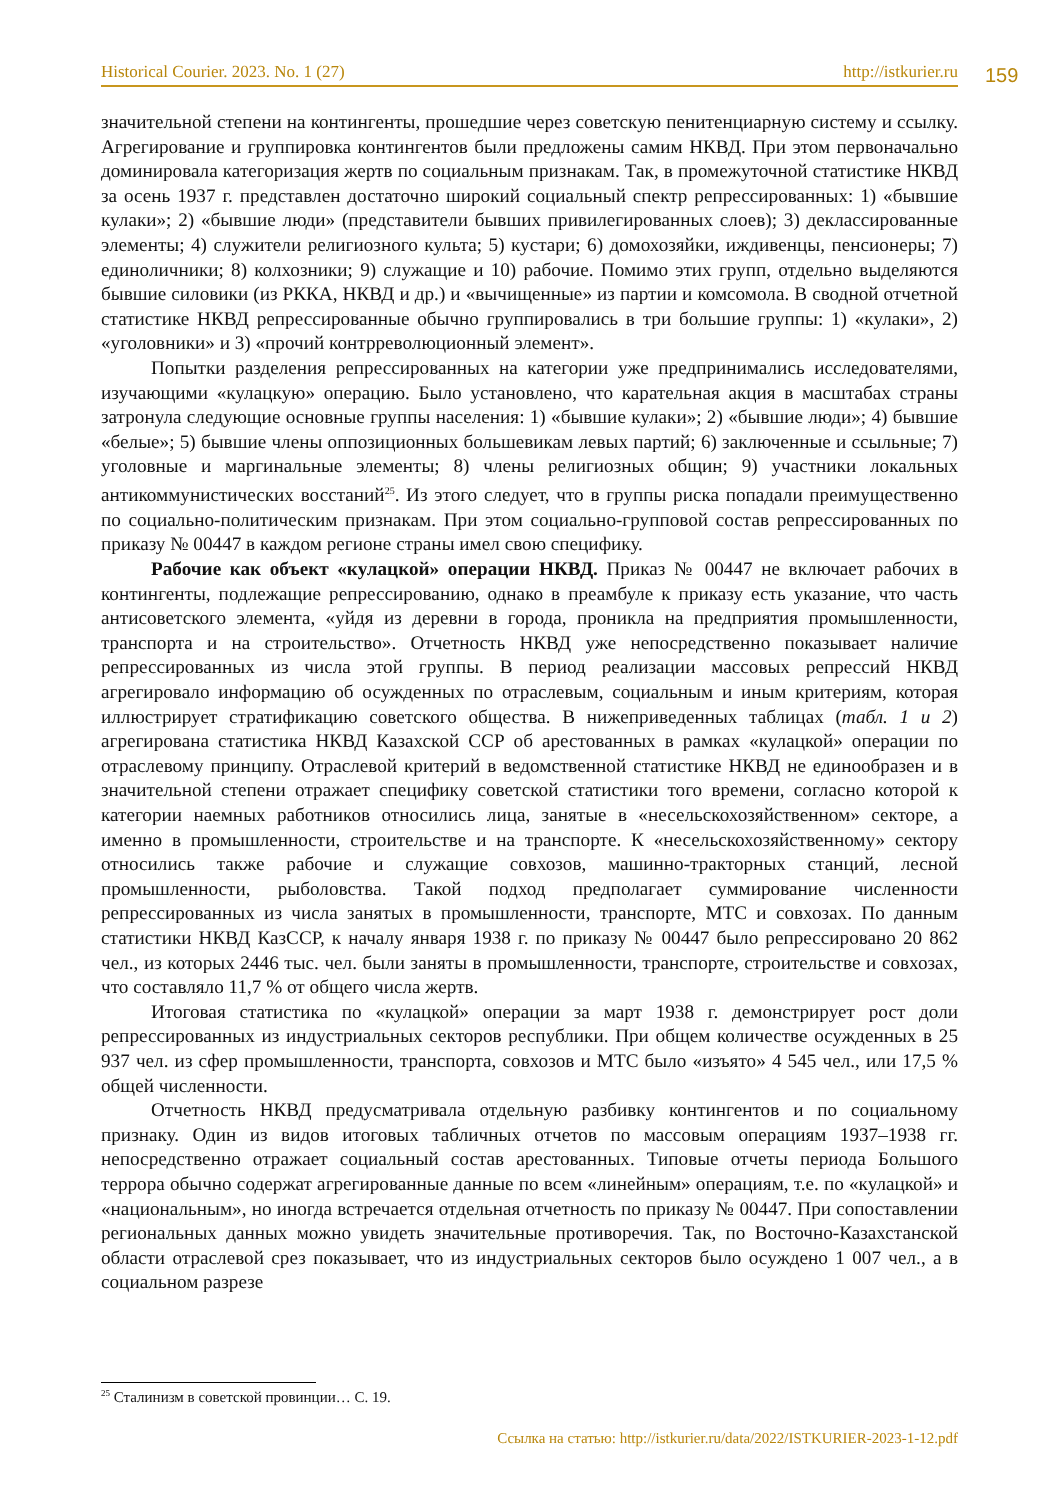Historical Courier. 2023. No. 1 (27) http://istkurier.ru 159
значительной степени на контингенты, прошедшие через советскую пенитенциарную систему и ссылку. Агрегирование и группировка контингентов были предложены самим НКВД. При этом первоначально доминировала категоризация жертв по социальным признакам. Так, в промежуточной статистике НКВД за осень 1937 г. представлен достаточно широкий социальный спектр репрессированных: 1) «бывшие кулаки»; 2) «бывшие люди» (представители бывших привилегированных слоев); 3) деклассированные элементы; 4) служители религиозного культа; 5) кустари; 6) домохозяйки, иждивенцы, пенсионеры; 7) единоличники; 8) колхозники; 9) служащие и 10) рабочие. Помимо этих групп, отдельно выделяются бывшие силовики (из РККА, НКВД и др.) и «вычищенные» из партии и комсомола. В сводной отчетной статистике НКВД репрессированные обычно группировались в три большие группы: 1) «кулаки», 2) «уголовники» и 3) «прочий контрреволюционный элемент».
Попытки разделения репрессированных на категории уже предпринимались исследователями, изучающими «кулацкую» операцию. Было установлено, что карательная акция в масштабах страны затронула следующие основные группы населения: 1) «бывшие кулаки»; 2) «бывшие люди»; 4) бывшие «белые»; 5) бывшие члены оппозиционных большевикам левых партий; 6) заключенные и ссыльные; 7) уголовные и маргинальные элементы; 8) члены религиозных общин; 9) участники локальных антикоммунистических восстаний<sup>25</sup>. Из этого следует, что в группы риска попадали преимущественно по социально-политическим признакам. При этом социально-групповой состав репрессированных по приказу № 00447 в каждом регионе страны имел свою специфику.
Рабочие как объект «кулацкой» операции НКВД. Приказ № 00447 не включает рабочих в контингенты, подлежащие репрессированию, однако в преамбуле к приказу есть указание, что часть антисоветского элемента, «уйдя из деревни в города, проникла на предприятия промышленности, транспорта и на строительство». Отчетность НКВД уже непосредственно показывает наличие репрессированных из числа этой группы. В период реализации массовых репрессий НКВД агрегировало информацию об осужденных по отраслевым, социальным и иным критериям, которая иллюстрирует стратификацию советского общества. В нижеприведенных таблицах (табл. 1 и 2) агрегирована статистика НКВД Казахской ССР об арестованных в рамках «кулацкой» операции по отраслевому принципу. Отраслевой критерий в ведомственной статистике НКВД не единообразен и в значительной степени отражает специфику советской статистики того времени, согласно которой к категории наемных работников относились лица, занятые в «несельскохозяйственном» секторе, а именно в промышленности, строительстве и на транспорте. К «несельскохозяйственному» сектору относились также рабочие и служащие совхозов, машинно-тракторных станций, лесной промышленности, рыболовства. Такой подход предполагает суммирование численности репрессированных из числа занятых в промышленности, транспорте, МТС и совхозах. По данным статистики НКВД КазССР, к началу января 1938 г. по приказу № 00447 было репрессировано 20 862 чел., из которых 2446 тыс. чел. были заняты в промышленности, транспорте, строительстве и совхозах, что составляло 11,7 % от общего числа жертв.
Итоговая статистика по «кулацкой» операции за март 1938 г. демонстрирует рост доли репрессированных из индустриальных секторов республики. При общем количестве осужденных в 25 937 чел. из сфер промышленности, транспорта, совхозов и МТС было «изъято» 4 545 чел., или 17,5 % общей численности.
Отчетность НКВД предусматривала отдельную разбивку контингентов и по социальному признаку. Один из видов итоговых табличных отчетов по массовым операциям 1937–1938 гг. непосредственно отражает социальный состав арестованных. Типовые отчеты периода Большого террора обычно содержат агрегированные данные по всем «линейным» операциям, т.е. по «кулацкой» и «национальным», но иногда встречается отдельная отчетность по приказу № 00447. При сопоставлении региональных данных можно увидеть значительные противоречия. Так, по Восточно-Казахстанской области отраслевой срез показывает, что из индустриальных секторов было осуждено 1 007 чел., а в социальном разрезе
<sup>25</sup> Сталинизм в советской провинции… С. 19.
Ссылка на статью: http://istkurier.ru/data/2022/ISTKURIER-2023-1-12.pdf